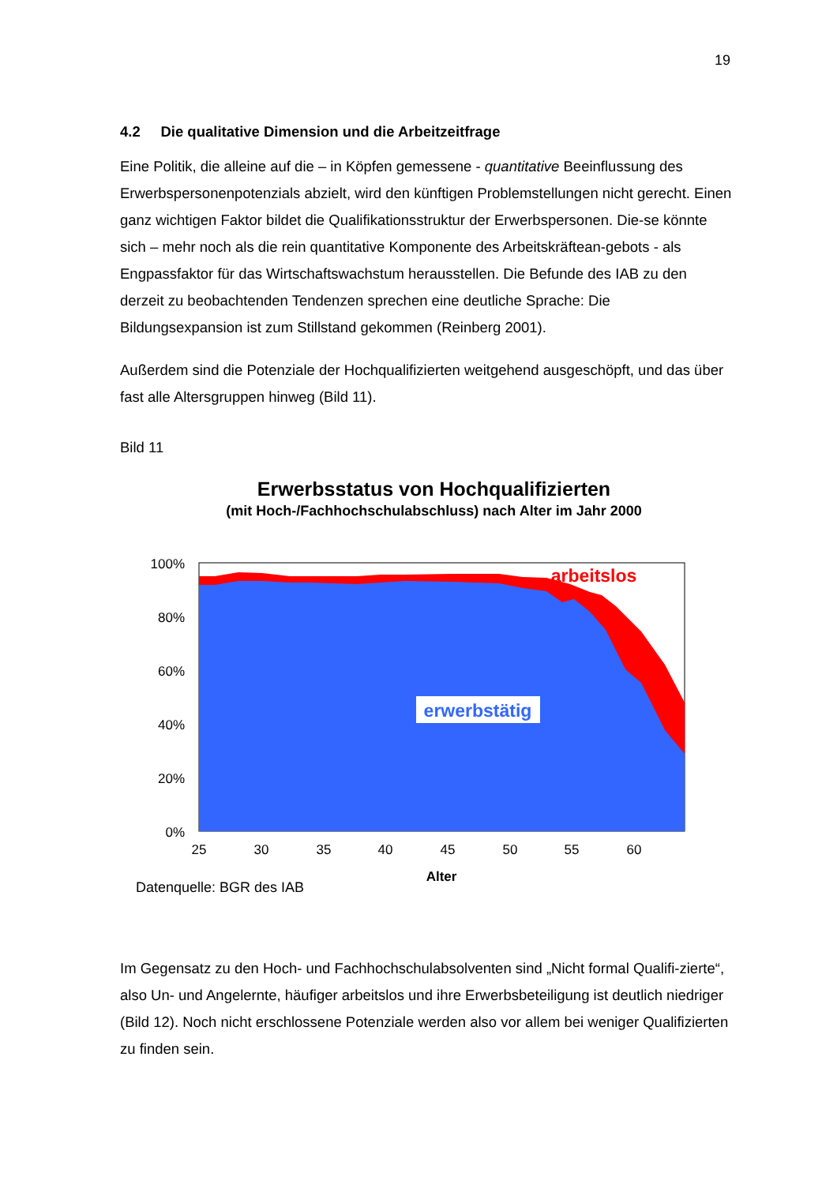19
4.2 Die qualitative Dimension und die Arbeitzeitfrage
Eine Politik, die alleine auf die – in Köpfen gemessene - quantitative Beeinflussung des Erwerbspersonenpotenzials abzielt, wird den künftigen Problemstellungen nicht gerecht. Einen ganz wichtigen Faktor bildet die Qualifikationsstruktur der Erwerbspersonen. Die-se könnte sich – mehr noch als die rein quantitative Komponente des Arbeitskräftean-gebots - als Engpassfaktor für das Wirtschaftswachstum herausstellen. Die Befunde des IAB zu den derzeit zu beobachtenden Tendenzen sprechen eine deutliche Sprache: Die Bildungsexpansion ist zum Stillstand gekommen (Reinberg 2001).
Außerdem sind die Potenziale der Hochqualifizierten weitgehend ausgeschöpft, und das über fast alle Altersgruppen hinweg (Bild 11).
Bild 11
Erwerbsstatus von Hochqualifizierten
(mit Hoch-/Fachhochschulabschluss) nach Alter im Jahr 2000
100%
80%
60%
40%
20%
0%
erwerbstätig
arbeitslos
25
30
35
40
45
50
55
60
Alter
Datenquelle: BGR des IAB
Im Gegensatz zu den Hoch- und Fachhochschulabsolventen sind „Nicht formal Qualifi-zierte“, also Un- und Angelernte, häufiger arbeitslos und ihre Erwerbsbeteiligung ist deutlich niedriger (Bild 12). Noch nicht erschlossene Potenziale werden also vor allem bei weniger Qualifizierten zu finden sein.